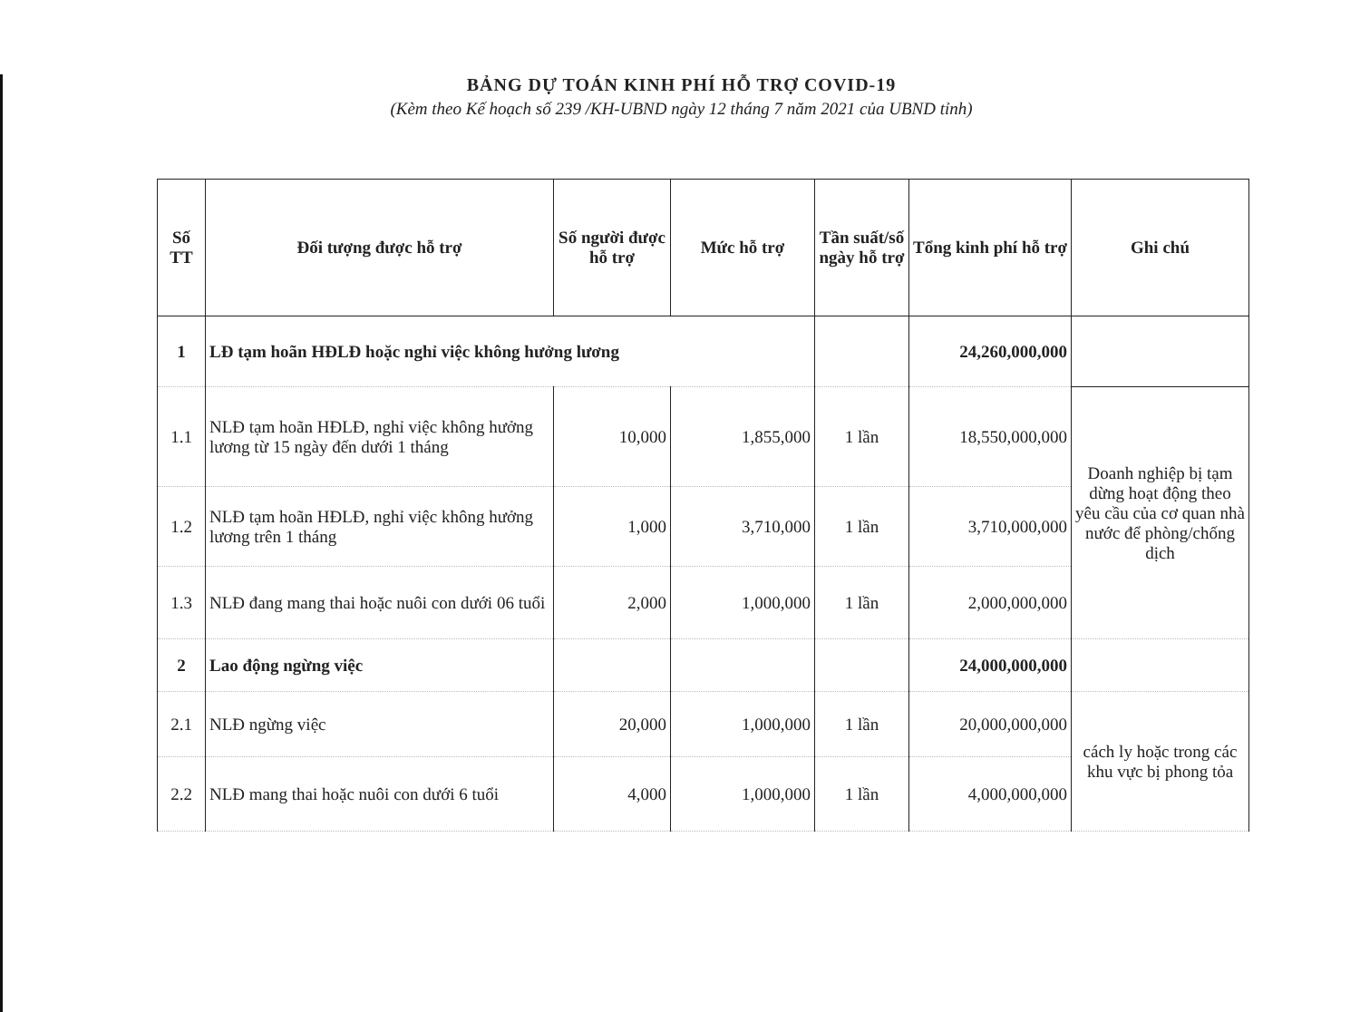BẢNG DỰ TOÁN KINH PHÍ HỖ TRỢ COVID-19
(Kèm theo Kế hoạch số 239 /KH-UBND ngày 12 tháng 7 năm 2021 của UBND tỉnh)
| Số TT | Đối tượng được hỗ trợ | Số người được hỗ trợ | Mức hỗ trợ | Tần suất/số ngày hỗ trợ | Tổng kinh phí hỗ trợ | Ghi chú |
| --- | --- | --- | --- | --- | --- | --- |
| 1 | LĐ tạm hoãn HĐLĐ hoặc nghỉ việc không hưởng lương | | | | 24,260,000,000 | |
| 1.1 | NLĐ tạm hoãn HĐLĐ, nghỉ việc không hưởng lương từ 15 ngày đến dưới 1 tháng | 10,000 | 1,855,000 | 1 lần | 18,550,000,000 | Doanh nghiệp bị tạm dừng hoạt động theo yêu cầu của cơ quan nhà nước để phòng/chống dịch |
| 1.2 | NLĐ tạm hoãn HĐLĐ, nghỉ việc không hưởng lương trên 1 tháng | 1,000 | 3,710,000 | 1 lần | 3,710,000,000 | |
| 1.3 | NLĐ đang mang thai hoặc nuôi con dưới 06 tuổi | 2,000 | 1,000,000 | 1 lần | 2,000,000,000 | |
| 2 | Lao động ngừng việc | | | | 24,000,000,000 | |
| 2.1 | NLĐ ngừng việc | 20,000 | 1,000,000 | 1 lần | 20,000,000,000 | cách ly hoặc trong các khu vực bị phong tỏa |
| 2.2 | NLĐ mang thai hoặc nuôi con dưới 6 tuổi | 4,000 | 1,000,000 | 1 lần | 4,000,000,000 | |